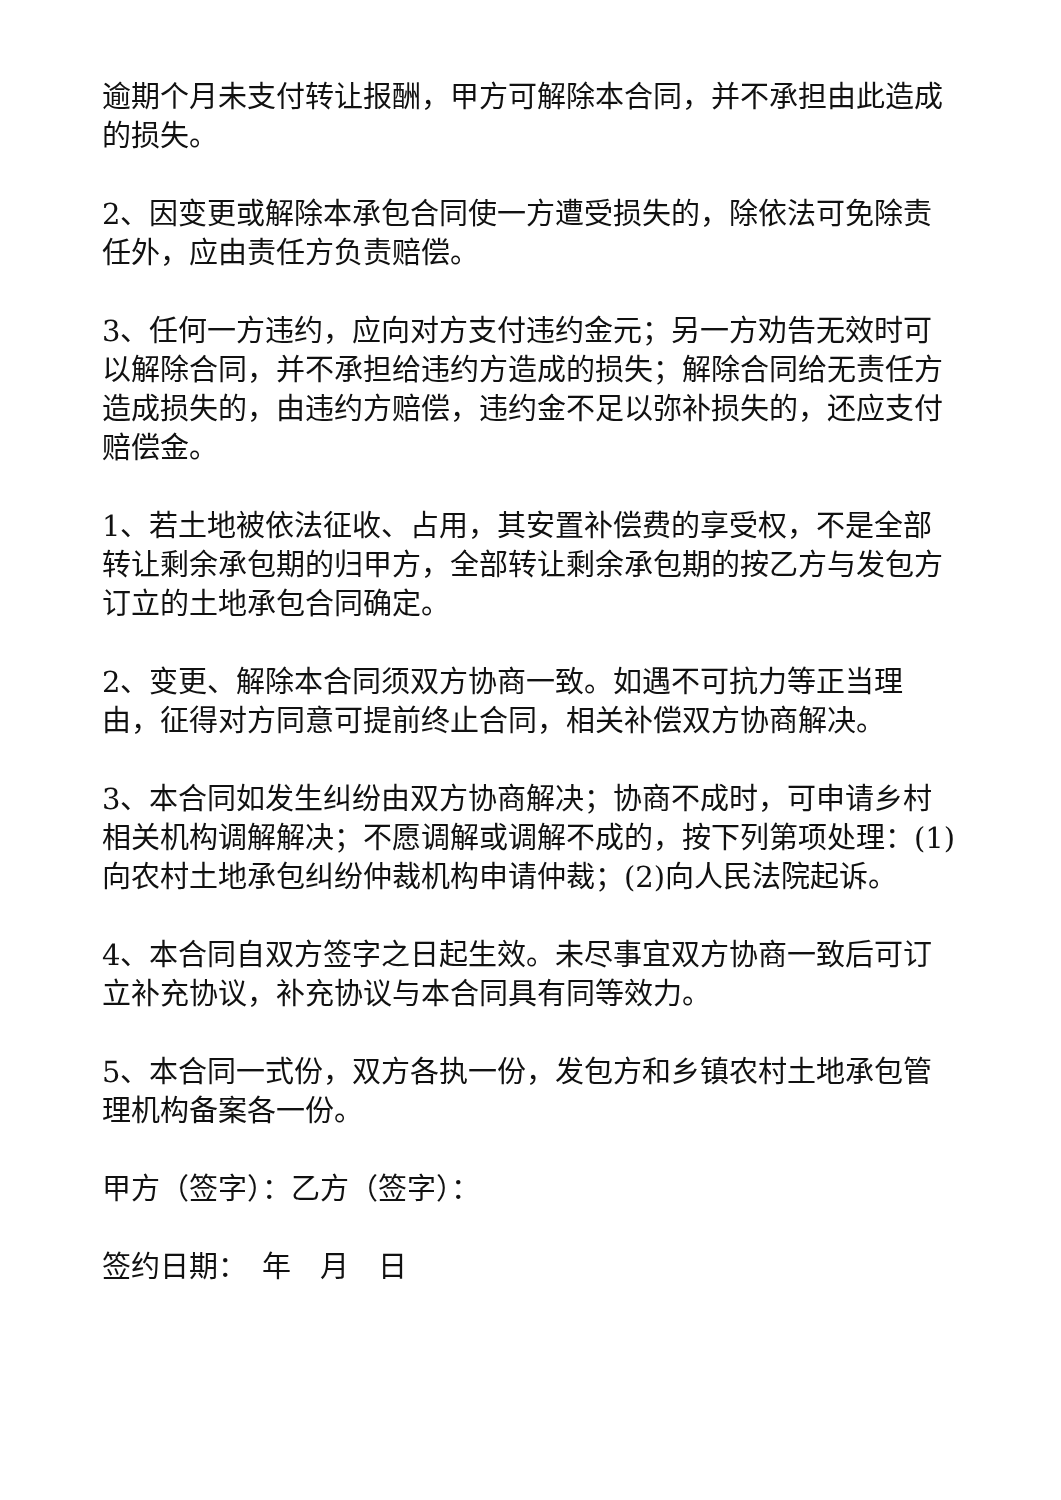逾期个月未支付转让报酬，甲方可解除本合同，并不承担由此造成的损失。
2、因变更或解除本承包合同使一方遭受损失的，除依法可免除责任外，应由责任方负责赔偿。
3、任何一方违约，应向对方支付违约金元；另一方劝告无效时可以解除合同，并不承担给违约方造成的损失；解除合同给无责任方造成损失的，由违约方赔偿，违约金不足以弥补损失的，还应支付赔偿金。
1、若土地被依法征收、占用，其安置补偿费的享受权，不是全部转让剩余承包期的归甲方，全部转让剩余承包期的按乙方与发包方订立的土地承包合同确定。
2、变更、解除本合同须双方协商一致。如遇不可抗力等正当理由，征得对方同意可提前终止合同，相关补偿双方协商解决。
3、本合同如发生纠纷由双方协商解决；协商不成时，可申请乡村相关机构调解解决；不愿调解或调解不成的，按下列第项处理：(1)向农村土地承包纠纷仲裁机构申请仲裁；(2)向人民法院起诉。
4、本合同自双方签字之日起生效。未尽事宜双方协商一致后可订立补充协议，补充协议与本合同具有同等效力。
5、本合同一式份，双方各执一份，发包方和乡镇农村土地承包管理机构备案各一份。
甲方（签字）：乙方（签字）：
签约日期：　年　月　日